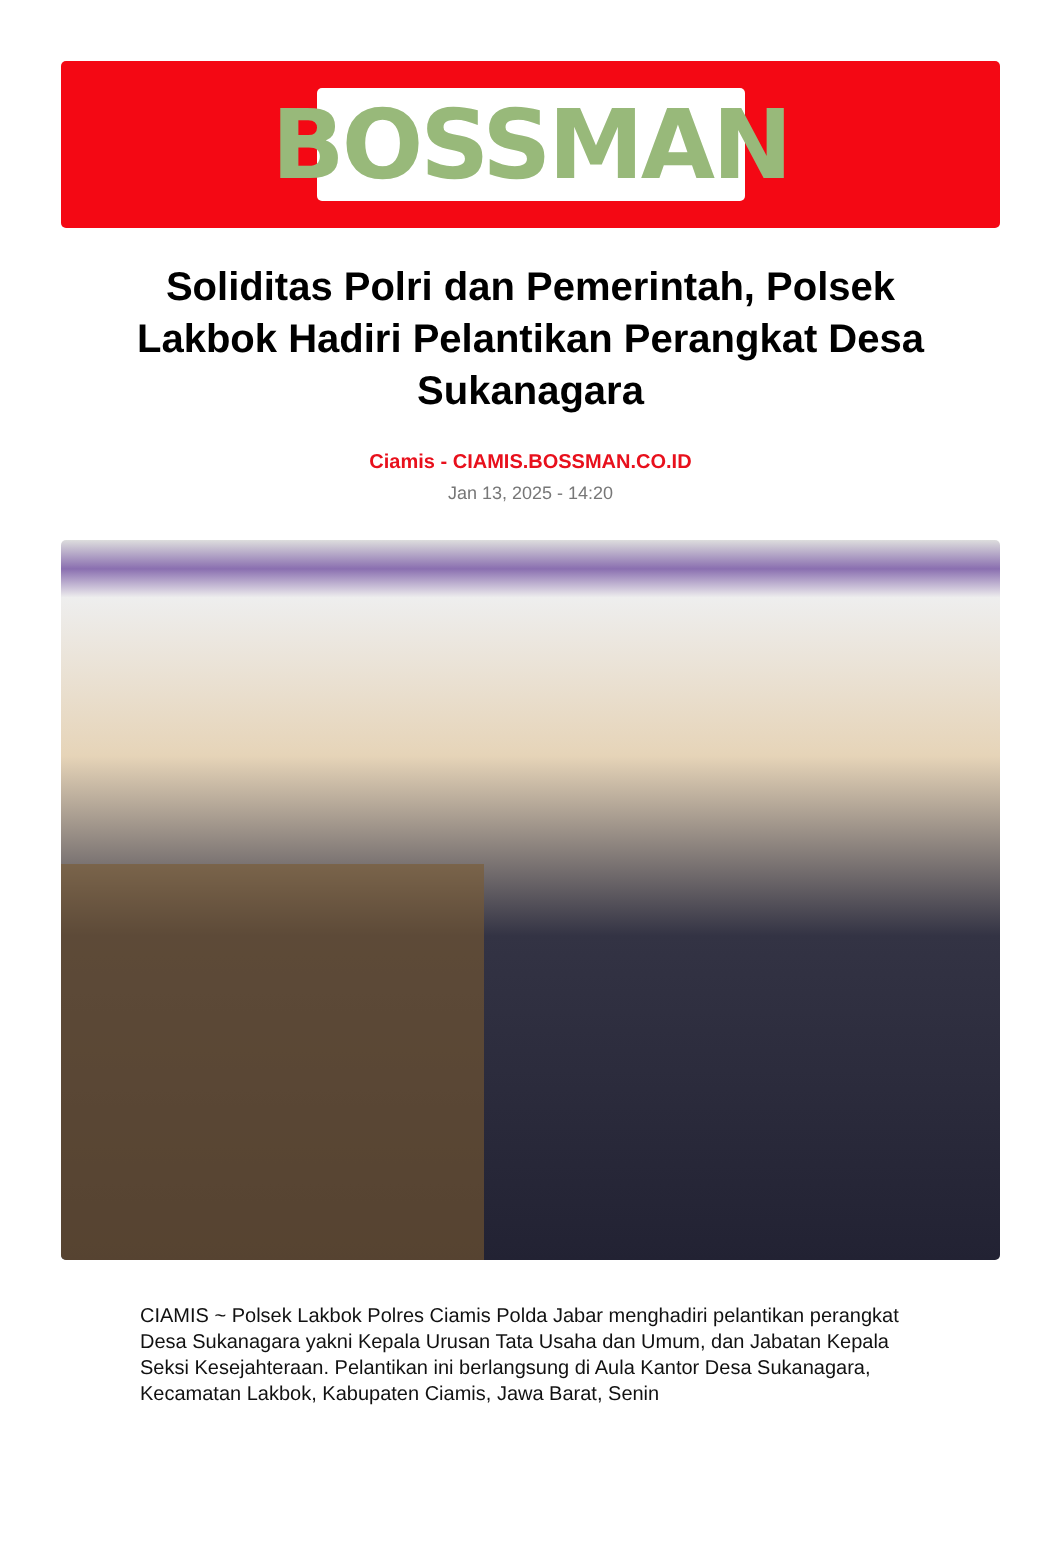BOSSMAN
Soliditas Polri dan Pemerintah, Polsek Lakbok Hadiri Pelantikan Perangkat Desa Sukanagara
Ciamis - CIAMIS.BOSSMAN.CO.ID
Jan 13, 2025 - 14:20
CIAMIS ~ Polsek Lakbok Polres Ciamis Polda Jabar menghadiri pelantikan perangkat Desa Sukanagara yakni Kepala Urusan Tata Usaha dan Umum, dan Jabatan Kepala Seksi Kesejahteraan. Pelantikan ini berlangsung di Aula Kantor Desa Sukanagara, Kecamatan Lakbok, Kabupaten Ciamis, Jawa Barat, Senin